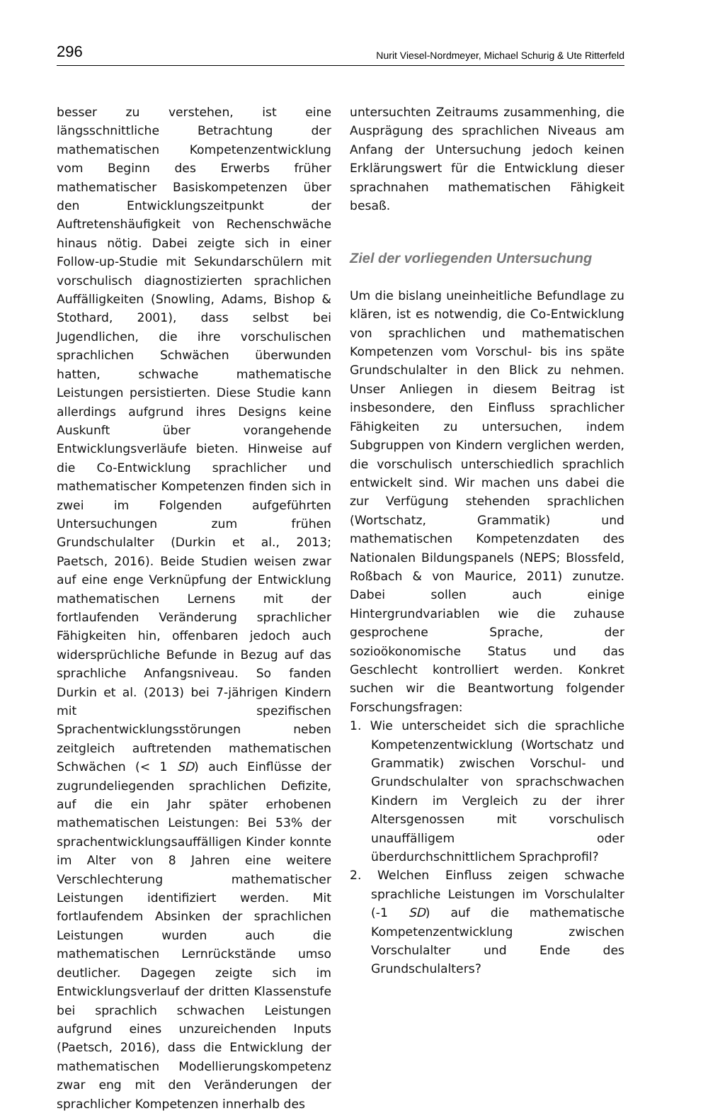296 Nurit Viesel-Nordmeyer, Michael Schurig & Ute Ritterfeld
besser zu verstehen, ist eine längsschnittliche Betrachtung der mathematischen Kompetenzentwicklung vom Beginn des Erwerbs früher mathematischer Basiskompetenzen über den Entwicklungszeitpunkt der Auftretenshäufigkeit von Rechenschwäche hinaus nötig. Dabei zeigte sich in einer Follow-up-Studie mit Sekundarschülern mit vorschulisch diagnostizierten sprachlichen Auffälligkeiten (Snowling, Adams, Bishop & Stothard, 2001), dass selbst bei Jugendlichen, die ihre vorschulischen sprachlichen Schwächen überwunden hatten, schwache mathematische Leistungen persistierten. Diese Studie kann allerdings aufgrund ihres Designs keine Auskunft über vorangehende Entwicklungsverläufe bieten. Hinweise auf die Co-Entwicklung sprachlicher und mathematischer Kompetenzen finden sich in zwei im Folgenden aufgeführten Untersuchungen zum frühen Grundschulalter (Durkin et al., 2013; Paetsch, 2016). Beide Studien weisen zwar auf eine enge Verknüpfung der Entwicklung mathematischen Lernens mit der fortlaufenden Veränderung sprachlicher Fähigkeiten hin, offenbaren jedoch auch widersprüchliche Befunde in Bezug auf das sprachliche Anfangsniveau. So fanden Durkin et al. (2013) bei 7-jährigen Kindern mit spezifischen Sprachentwicklungsstörungen neben zeitgleich auftretenden mathematischen Schwächen (< 1 SD) auch Einflüsse der zugrundeliegenden sprachlichen Defizite, auf die ein Jahr später erhobenen mathematischen Leistungen: Bei 53% der sprachentwicklungsauffälligen Kinder konnte im Alter von 8 Jahren eine weitere Verschlechterung mathematischer Leistungen identifiziert werden. Mit fortlaufendem Absinken der sprachlichen Leistungen wurden auch die mathematischen Lernrückstände umso deutlicher. Dagegen zeigte sich im Entwicklungsverlauf der dritten Klassenstufe bei sprachlich schwachen Leistungen aufgrund eines unzureichenden Inputs (Paetsch, 2016), dass die Entwicklung der mathematischen Modellierungskompetenz zwar eng mit den Veränderungen der sprachlicher Kompetenzen innerhalb des
untersuchten Zeitraums zusammenhing, die Ausprägung des sprachlichen Niveaus am Anfang der Untersuchung jedoch keinen Erklärungswert für die Entwicklung dieser sprachnahen mathematischen Fähigkeit besaß.
Ziel der vorliegenden Untersuchung
Um die bislang uneinheitliche Befundlage zu klären, ist es notwendig, die Co-Entwicklung von sprachlichen und mathematischen Kompetenzen vom Vorschul- bis ins späte Grundschulalter in den Blick zu nehmen. Unser Anliegen in diesem Beitrag ist insbesondere, den Einfluss sprachlicher Fähigkeiten zu untersuchen, indem Subgruppen von Kindern verglichen werden, die vorschulisch unterschiedlich sprachlich entwickelt sind. Wir machen uns dabei die zur Verfügung stehenden sprachlichen (Wortschatz, Grammatik) und mathematischen Kompetenzdaten des Nationalen Bildungspanels (NEPS; Blossfeld, Roßbach & von Maurice, 2011) zunutze. Dabei sollen auch einige Hintergrundvariablen wie die zuhause gesprochene Sprache, der sozioökonomische Status und das Geschlecht kontrolliert werden. Konkret suchen wir die Beantwortung folgender Forschungsfragen:
1. Wie unterscheidet sich die sprachliche Kompetenzentwicklung (Wortschatz und Grammatik) zwischen Vorschul- und Grundschulalter von sprachschwachen Kindern im Vergleich zu der ihrer Altersgenossen mit vorschulisch unauffälligem oder überdurchschnittlichem Sprachprofil?
2. Welchen Einfluss zeigen schwache sprachliche Leistungen im Vorschulalter (-1 SD) auf die mathematische Kompetenzentwicklung zwischen Vorschulalter und Ende des Grundschulalters?